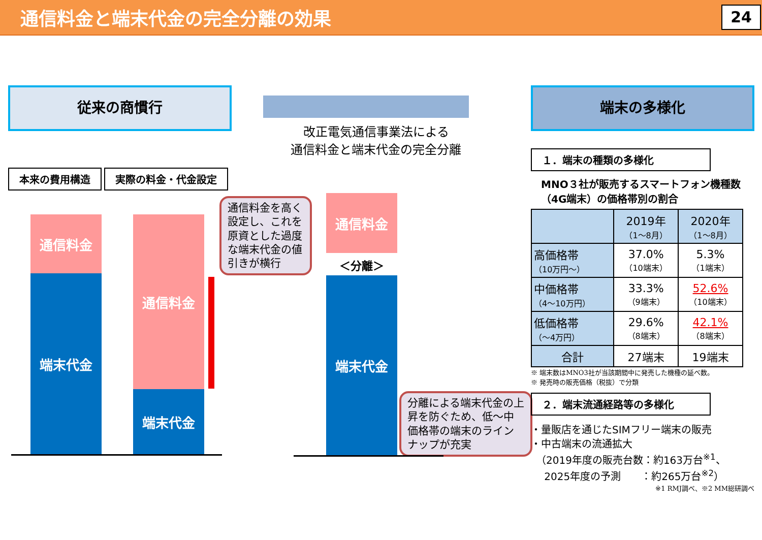通信料金と端末代金の完全分離の効果
24
従来の商慣行
本来の費用構造 実際の料金・代金設定
改正電気通信事業法による
通信料金と端末代金の完全分離
通信料金
端末代金
通信料金
端末代金
通信料金を高く設定し、これを原資とした過度な端末代金の値引きが横行
通信料金
＜分離＞
端末代金
分離による端末代金の上昇を防ぐため、低～中価格帯の端末のラインナップが充実
端末の多様化
１．端末の種類の多様化
MNO３社が販売するスマートフォン機種数（4G端末）の価格帯別の割合
| | 2019年 （1～8月） | 2020年 （1～8月） |
| --- | --- | --- |
| 高価格帯 （10万円～） | 37.0% （10端末） | 5.3% （1端末） |
| 中価格帯 （4～10万円） | 33.3% （9端末） | 52.6% （10端末） |
| 低価格帯 （～4万円） | 29.6% （8端末） | 42.1% （8端末） |
| 合計 | 27端末 | 19端末 |
※ 端末数はMNO3社が当該期間中に発売した機種の延べ数。
※ 発売時の販売価格（税抜）で分類
２．端末流通経路等の多様化
・量販店を通じたSIMフリー端末の販売
・中古端末の流通拡大
　（2019年度の販売台数：約163万台<sup>※1</sup>、
　 2025年度の予測　　：約265万台<sup>※2</sup>）
※1 RMJ調べ、※2 MM総研調べ